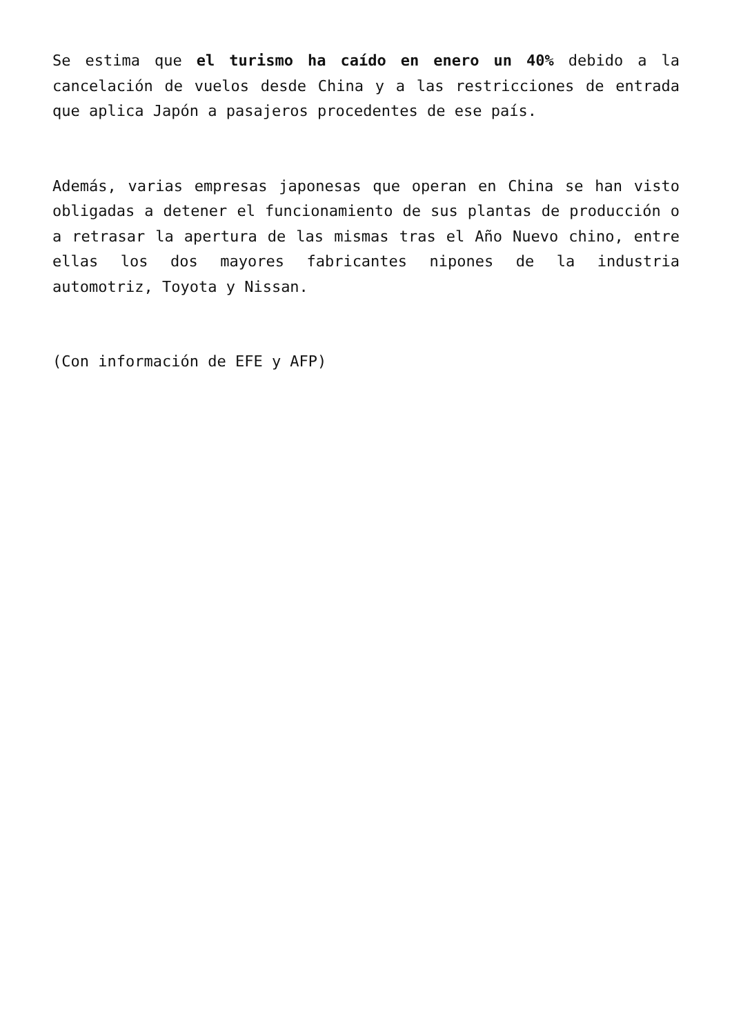Se estima que el turismo ha caído en enero un 40% debido a la cancelación de vuelos desde China y a las restricciones de entrada que aplica Japón a pasajeros procedentes de ese país.
Además, varias empresas japonesas que operan en China se han visto obligadas a detener el funcionamiento de sus plantas de producción o a retrasar la apertura de las mismas tras el Año Nuevo chino, entre ellas los dos mayores fabricantes nipones de la industria automotriz, Toyota y Nissan.
(Con información de EFE y AFP)